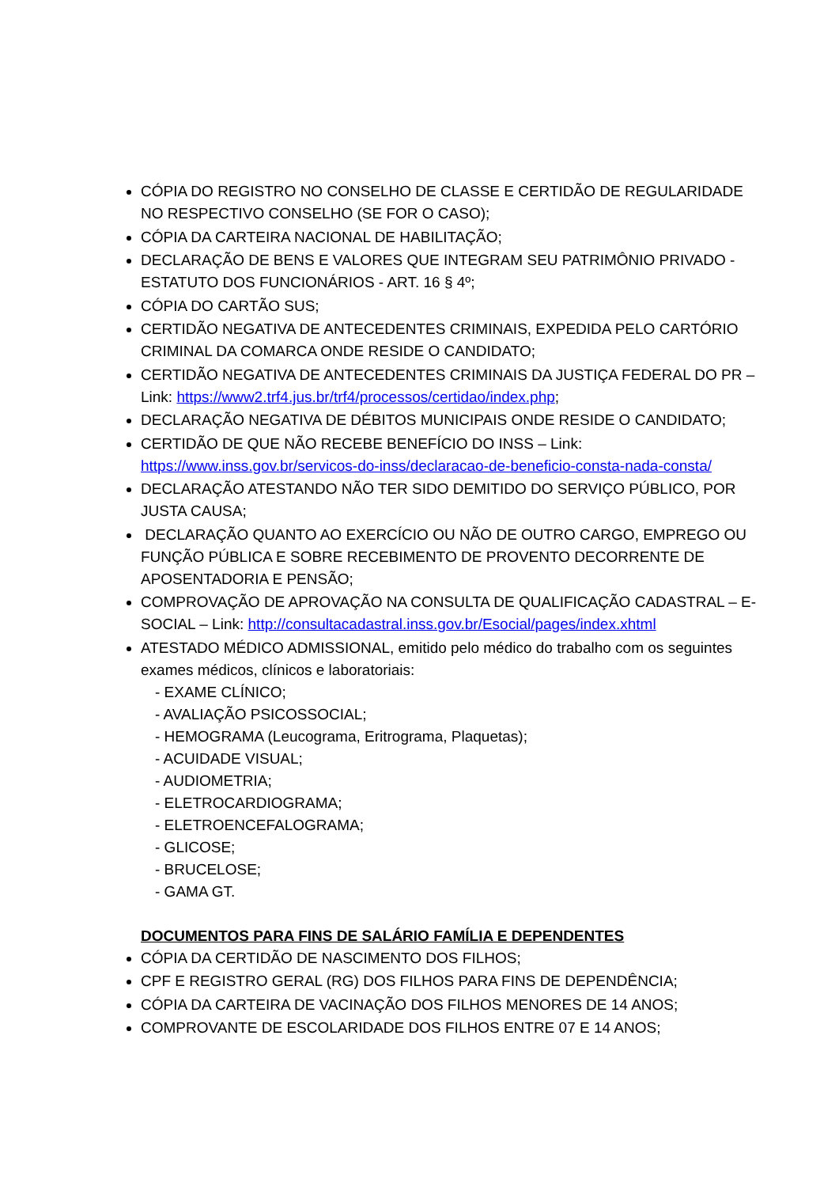CÓPIA DO REGISTRO NO CONSELHO DE CLASSE E CERTIDÃO DE REGULARIDADE NO RESPECTIVO CONSELHO (SE FOR O CASO);
CÓPIA DA CARTEIRA NACIONAL DE HABILITAÇÃO;
DECLARAÇÃO DE BENS E VALORES QUE INTEGRAM SEU PATRIMÔNIO PRIVADO - ESTATUTO DOS FUNCIONÁRIOS - ART. 16 § 4º;
CÓPIA DO CARTÃO SUS;
CERTIDÃO NEGATIVA DE ANTECEDENTES CRIMINAIS, EXPEDIDA PELO CARTÓRIO CRIMINAL DA COMARCA ONDE RESIDE O CANDIDATO;
CERTIDÃO NEGATIVA DE ANTECEDENTES CRIMINAIS DA JUSTIÇA FEDERAL DO PR – Link: https://www2.trf4.jus.br/trf4/processos/certidao/index.php;
DECLARAÇÃO NEGATIVA DE DÉBITOS MUNICIPAIS ONDE RESIDE O CANDIDATO;
CERTIDÃO DE QUE NÃO RECEBE BENEFÍCIO DO INSS – Link: https://www.inss.gov.br/servicos-do-inss/declaracao-de-beneficio-consta-nada-consta/
DECLARAÇÃO ATESTANDO NÃO TER SIDO DEMITIDO DO SERVIÇO PÚBLICO, POR JUSTA CAUSA;
DECLARAÇÃO QUANTO AO EXERCÍCIO OU NÃO DE OUTRO CARGO, EMPREGO OU FUNÇÃO PÚBLICA E SOBRE RECEBIMENTO DE PROVENTO DECORRENTE DE APOSENTADORIA E PENSÃO;
COMPROVAÇÃO DE APROVAÇÃO NA CONSULTA DE QUALIFICAÇÃO CADASTRAL – E-SOCIAL – Link: http://consultacadastral.inss.gov.br/Esocial/pages/index.xhtml
ATESTADO MÉDICO ADMISSIONAL, emitido pelo médico do trabalho com os seguintes exames médicos, clínicos e laboratoriais:
- EXAME CLÍNICO;
- AVALIAÇÃO PSICOSSOCIAL;
- HEMOGRAMA (Leucograma, Eritrograma, Plaquetas);
- ACUIDADE VISUAL;
- AUDIOMETRIA;
- ELETROCARDIOGRAMA;
- ELETROENCEFALOGRAMA;
- GLICOSE;
- BRUCELOSE;
- GAMA GT.
DOCUMENTOS PARA FINS DE SALÁRIO FAMÍLIA E DEPENDENTES
CÓPIA DA CERTIDÃO DE NASCIMENTO DOS FILHOS;
CPF E REGISTRO GERAL (RG) DOS FILHOS PARA FINS DE DEPENDÊNCIA;
CÓPIA DA CARTEIRA DE VACINAÇÃO DOS FILHOS MENORES DE 14 ANOS;
COMPROVANTE DE ESCOLARIDADE DOS FILHOS ENTRE 07 E 14 ANOS;